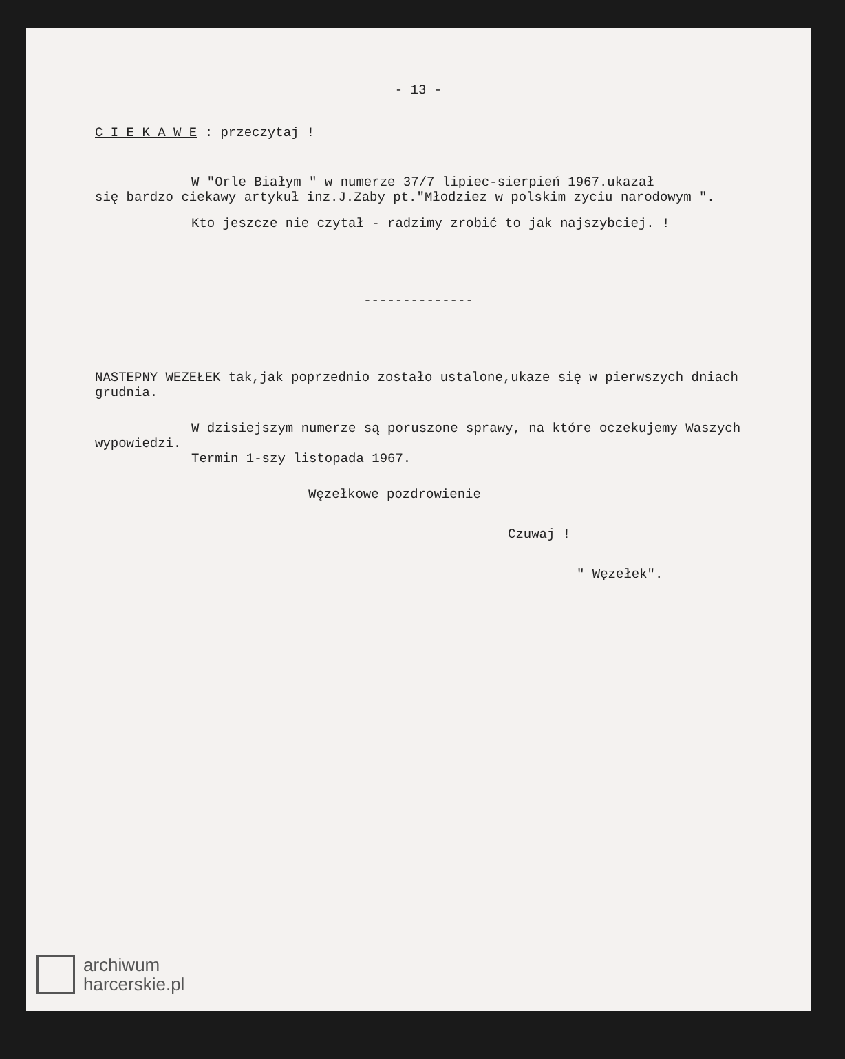- 13 -
C I E K A W E : przeczytaj !
W "Orle Białym " w numerze 37/7 lipiec-sierpień 1967.ukazał
się bardzo ciekawy artykuł inz.J.Zaby pt."Młodziez w polskim zyciu narodowym ".
Kto jeszcze nie czytał - radzimy zrobić to jak najszybciej. !
--------------
NASTEPNY WEZEŁEK tak,jak poprzednio zostało ustalone,ukaze się w pierwszych dniach grudnia.
W dzisiejszym numerze są poruszone sprawy, na które oczekujemy Waszych wypowiedzi.
Termin 1-szy listopada 1967.
Węzełkowe pozdrowienie
Czuwaj !
" Węzełek".
archiwum
harcerskie.pl